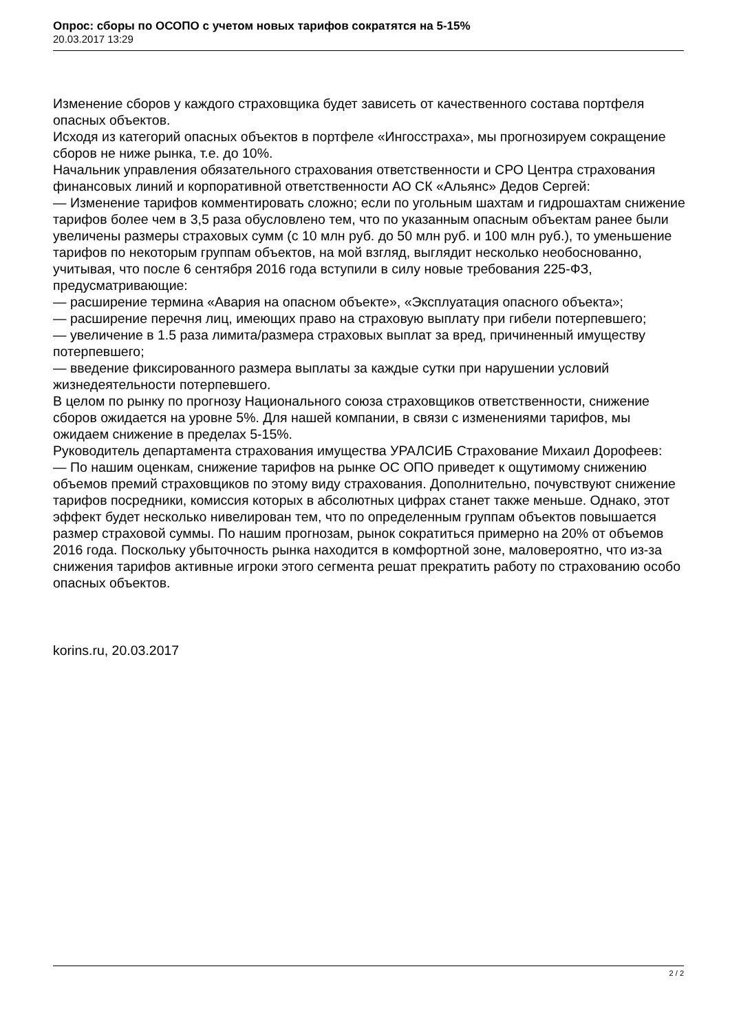Опрос: сборы по ОСОПО с учетом новых тарифов сократятся на 5-15%
20.03.2017 13:29
Изменение сборов у каждого страховщика будет зависеть от качественного состава портфеля опасных объектов.
Исходя из категорий опасных объектов в портфеле «Ингосстраха», мы прогнозируем сокращение сборов не ниже рынка, т.е. до 10%.
Начальник управления обязательного страхования ответственности и СРО Центра страхования финансовых линий и корпоративной ответственности АО СК «Альянс» Дедов Сергей:
— Изменение тарифов комментировать сложно; если по угольным шахтам и гидрошахтам снижение тарифов более чем в 3,5 раза обусловлено тем, что по указанным опасным объектам ранее были увеличены размеры страховых сумм (с 10 млн руб. до 50 млн руб. и 100 млн руб.), то уменьшение тарифов по некоторым группам объектов, на мой взгляд, выглядит несколько необоснованно, учитывая, что после 6 сентября 2016 года вступили в силу новые требования 225-ФЗ, предусматривающие:
— расширение термина «Авария на опасном объекте», «Эксплуатация опасного объекта»;
— расширение перечня лиц, имеющих право на страховую выплату при гибели потерпевшего;
— увеличение в 1.5 раза лимита/размера страховых выплат за вред, причиненный имуществу потерпевшего;
— введение фиксированного размера выплаты за каждые сутки при нарушении условий жизнедеятельности потерпевшего.
В целом по рынку по прогнозу Национального союза страховщиков ответственности, снижение сборов ожидается на уровне 5%. Для нашей компании, в связи с изменениями тарифов, мы ожидаем снижение в пределах 5-15%.
Руководитель департамента страхования имущества УРАЛСИБ Страхование Михаил Дорофеев:
— По нашим оценкам, снижение тарифов на рынке ОС ОПО приведет к ощутимому снижению объемов премий страховщиков по этому виду страхования. Дополнительно, почувствуют снижение тарифов посредники, комиссия которых в абсолютных цифрах станет также меньше. Однако, этот эффект будет несколько нивелирован тем, что по определенным группам объектов повышается размер страховой суммы. По нашим прогнозам, рынок сократиться примерно на 20% от объемов 2016 года. Поскольку убыточность рынка находится в комфортной зоне, маловероятно, что из-за снижения тарифов активные игроки этого сегмента решат прекратить работу по страхованию особо опасных объектов.
korins.ru, 20.03.2017
2 / 2